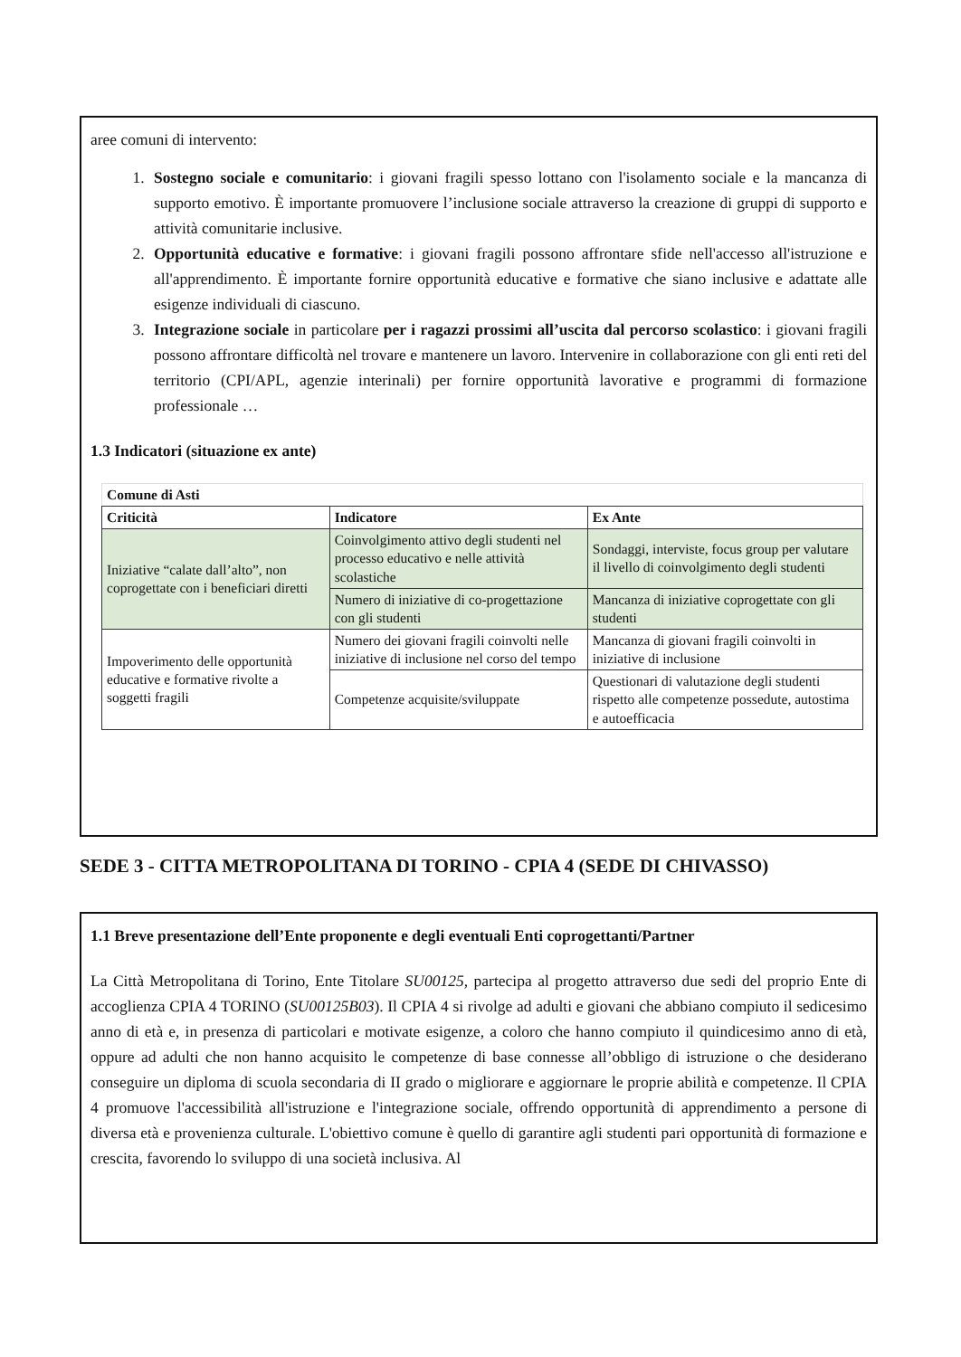aree comuni di intervento:
1. Sostegno sociale e comunitario: i giovani fragili spesso lottano con l'isolamento sociale e la mancanza di supporto emotivo. È importante promuovere l’inclusione sociale attraverso la creazione di gruppi di supporto e attività comunitarie inclusive.
2. Opportunità educative e formative: i giovani fragili possono affrontare sfide nell'accesso all'istruzione e all'apprendimento. È importante fornire opportunità educative e formative che siano inclusive e adattate alle esigenze individuali di ciascuno.
3. Integrazione sociale in particolare per i ragazzi prossimi all’uscita dal percorso scolastico: i giovani fragili possono affrontare difficoltà nel trovare e mantenere un lavoro. Intervenire in collaborazione con gli enti reti del territorio (CPI/APL, agenzie interinali) per fornire opportunità lavorative e programmi di formazione professionale …
1.3 Indicatori (situazione ex ante)
| Comune di Asti | | |
| --- | --- | --- |
| Criticità | Indicatore | Ex Ante |
| Iniziative “calate dall’alto”, non coprogettate con i beneficiari diretti | Coinvolgimento attivo degli studenti nel processo educativo e nelle attività scolastiche | Sondaggi, interviste, focus group per valutare il livello di coinvolgimento degli studenti |
| | Numero di iniziative di co-progettazione con gli studenti | Mancanza di iniziative coprogettate con gli studenti |
| Impoverimento delle opportunità educative e formative rivolte a soggetti fragili | Numero dei giovani fragili coinvolti nelle iniziative di inclusione nel corso del tempo | Mancanza di giovani fragili coinvolti in iniziative di inclusione |
| | Competenze acquisite/sviluppate | Questionari di valutazione degli studenti rispetto alle competenze possedute, autostima e autoefficacia |
SEDE 3 - CITTA METROPOLITANA DI TORINO - CPIA 4 (SEDE DI CHIVASSO)
1.1 Breve presentazione dell’Ente proponente e degli eventuali Enti coprogettanti/Partner
La Città Metropolitana di Torino, Ente Titolare SU00125, partecipa al progetto attraverso due sedi del proprio Ente di accoglienza CPIA 4 TORINO (SU00125B03). Il CPIA 4 si rivolge ad adulti e giovani che abbiano compiuto il sedicesimo anno di età e, in presenza di particolari e motivate esigenze, a coloro che hanno compiuto il quindicesimo anno di età, oppure ad adulti che non hanno acquisito le competenze di base connesse all’obbligo di istruzione o che desiderano conseguire un diploma di scuola secondaria di II grado o migliorare e aggiornare le proprie abilità e competenze. Il CPIA 4 promuove l'accessibilità all'istruzione e l'integrazione sociale, offrendo opportunità di apprendimento a persone di diversa età e provenienza culturale. L'obiettivo comune è quello di garantire agli studenti pari opportunità di formazione e crescita, favorendo lo sviluppo di una società inclusiva. Al